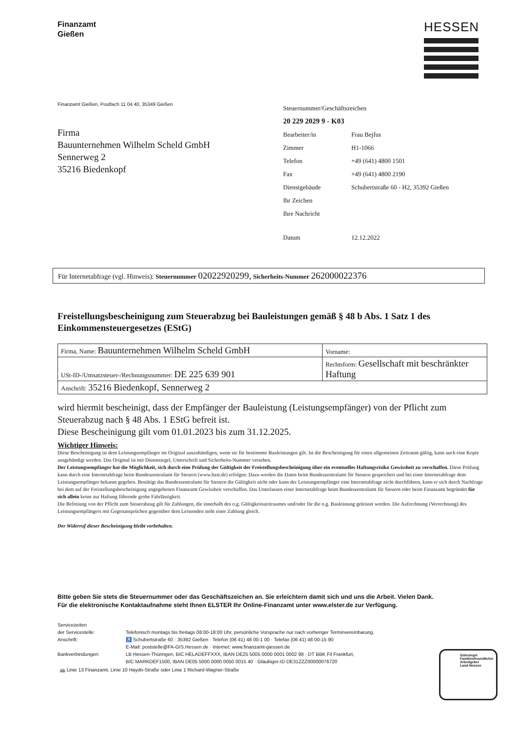Finanzamt
Gießen
HESSEN
Finanzamt Gießen, Postfach 11 04 40, 35349 Gießen
Firma
Bauunternehmen Wilhelm Scheld GmbH
Sennerweg 2
35216 Biedenkopf
| Steuernummer/Geschäftszeichen | |
| 20 229 2029 9 - K03 | |
| Bearbeiter/in | Frau Bejfus |
| Zimmer | H1-1066 |
| Telefon | +49 (641) 4800 1501 |
| Fax | +49 (641) 4800 2190 |
| Dienstgebäude | Schubertstraße 60 - H2, 35392 Gießen |
| Ihr Zeichen | |
| Ihre Nachricht | |
| Datum | 12.12.2022 |
Für Internetabfrage (vgl. Hinweis): Steuernummer 02022920299, Sicherheits-Nummer 262000022376
Freistellungsbescheinigung zum Steuerabzug bei Bauleistungen gemäß § 48 b Abs. 1 Satz 1 des Einkommensteuergesetzes (EStG)
| Firma, Name: Bauunternehmen Wilhelm Scheld GmbH | Vorname: |
| USt-ID-/Umsatzsteuer-/Rechnungsnummer: DE 225 639 901 | Rechtsform: Gesellschaft mit beschränkter Haftung |
| Anschrift: 35216 Biedenkopf, Sennerweg 2 | |
wird hiermit bescheinigt, dass der Empfänger der Bauleistung (Leistungsempfänger) von der Pflicht zum Steuerabzug nach § 48 Abs. 1 EStG befreit ist.
Diese Bescheinigung gilt vom 01.01.2023 bis zum 31.12.2025.
Wichtiger Hinweis:
Diese Bescheinigung ist dem Leistungsempfänger im Original auszuhändigen, wenn sie für bestimmte Bauleistungen gilt. Ist die Bescheinigung für einen allgemeinen Zeitraum gültig, kann auch eine Kopie ausgehändigt werden. Das Original ist mit Dienstsiegel, Unterschrift und Sicherheits-Nummer versehen.
Der Leistungsempfänger hat die Möglichkeit, sich durch eine Prüfung der Gültigkeit der Freistellungsbescheinigung über ein eventuelles Haftungsrisiko Gewissheit zu verschaffen. Diese Prüfung kann durch eine Internetabfrage beim Bundeszentralamt für Steuern (www.bzst.de) erfolgen. Dazu werden die Daten beim Bundeszentralamt für Steuern gespeichert und bei einer Internetabfrage dem Leistungsempfänger bekannt gegeben. Bestätigt das Bundeszentralamt für Steuern die Gültigkeit nicht oder kann der Leistungsempfänger eine Internetabfrage nicht durchführen, kann er sich durch Nachfrage bei dem auf der Freistellungsbescheinigung angegebenen Finanzamt Gewissheit verschaffen. Das Unterlassen einer Internetabfrage beim Bundeszentralamt für Steuern oder beim Finanzamt begründet für sich allein keine zur Haftung führende grobe Fahrlässigkeit.
Die Befreiung von der Pflicht zum Steuerabzug gilt für Zahlungen, die innerhalb des o.g. Gültigkeitszeitraumes und/oder für die o.g. Bauleistung geleistet werden. Die Aufrechnung (Verrechnung) des Leistungsempfängers mit Gegenansprüchen gegenüber dem Leistenden steht einer Zahlung gleich.
Der Widerruf dieser Bescheinigung bleibt vorbehalten.
Bitte geben Sie stets die Steuernummer oder das Geschäftszeichen an. Sie erleichtern damit sich und uns die Arbeit. Vielen Dank.
Für die elektronische Kontaktaufnahme steht Ihnen ELSTER Ihr Online-Finanzamt unter www.elster.de zur Verfügung.
Servicezeiten
der Servicestelle:
Anschrift:
Bankverbindungen:
Telefonisch montags bis freitags 08:00-18:00 Uhr, persönliche Vorsprache nur nach vorheriger Terminvereinbarung.
♿ Schubertstraße 60 · 35392 Gießen · Telefon (06 41) 48 00-1 00 · Telefax (06 41) 48 00-15 90
E-Mail: poststelle@FA-GIS.Hessen.de · Internet: www.finanzamt-giessen.de
LB Hessen-Thüringen, BIC HELADEFFXXX, IBAN DE25 5005 0000 0001 0002 98 · DT BBK Fil Frankfurt,
BIC MARKDEF1500, IBAN DE05 5000 0000 0050 0015 40 · Gläubiger-ID DE31ZZZ00000076720
🚌 Linie 13 Finanzamt, Linie 10 Haydn-Straße oder Linie 1 Richard-Wagner-Straße
Gütesiegel
Familienfreundlicher
Arbeitgeber
Land Hessen